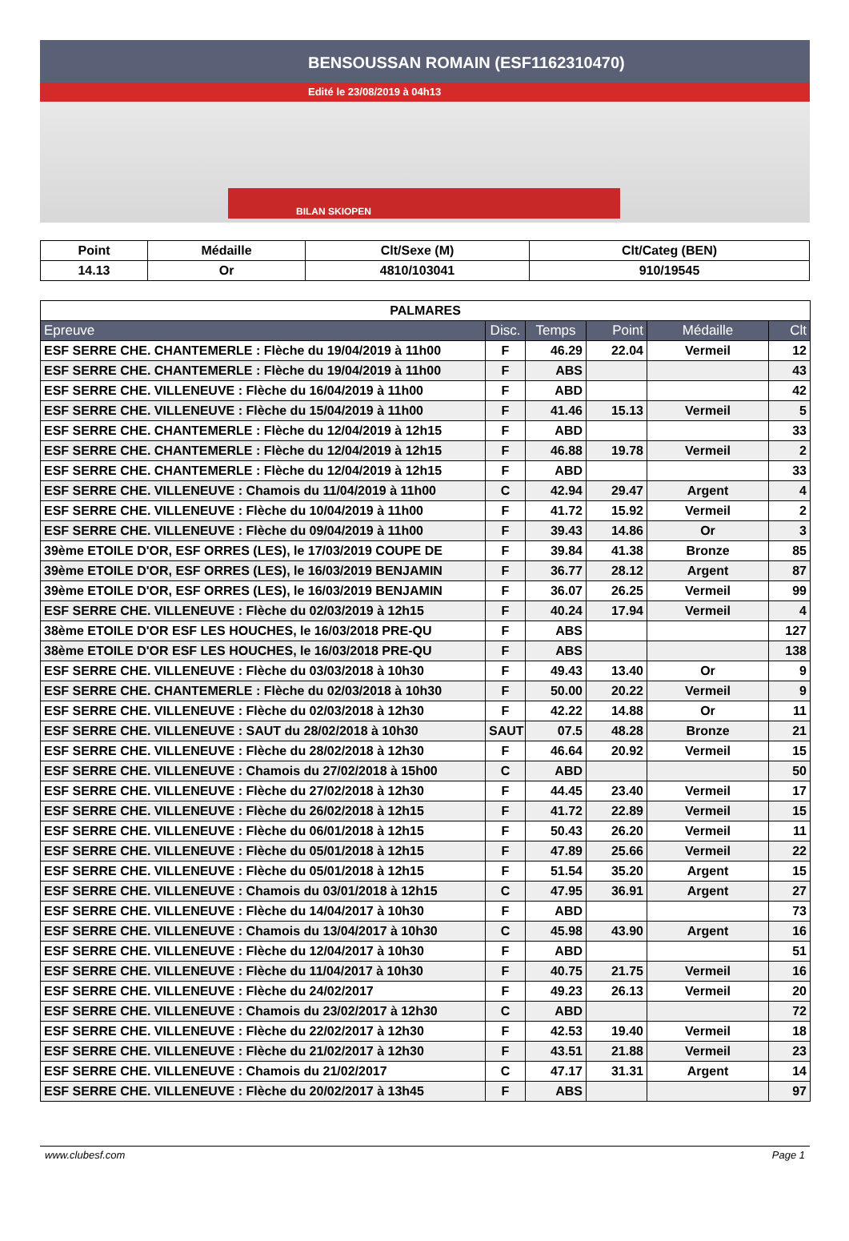BENSOUSSAN ROMAIN (ESF1162310470)
Edité le 23/08/2019 à 04h13
BILAN SKIOPEN
| Point | Médaille | Clt/Sexe (M) | Clt/Categ (BEN) |
| --- | --- | --- | --- |
| 14.13 | Or | 4810/103041 | 910/19545 |
| PALMARES | | | | | |
| --- | --- | --- | --- | --- | --- |
| Epreuve | Disc. | Temps | Point | Médaille | Clt |
| ESF SERRE CHE. CHANTEMERLE : Flèche du 19/04/2019 à 11h00 | F | 46.29 | 22.04 | Vermeil | 12 |
| ESF SERRE CHE. CHANTEMERLE : Flèche du 19/04/2019 à 11h00 | F | ABS | | | 43 |
| ESF SERRE CHE. VILLENEUVE : Flèche du 16/04/2019 à 11h00 | F | ABD | | | 42 |
| ESF SERRE CHE. VILLENEUVE : Flèche du 15/04/2019 à 11h00 | F | 41.46 | 15.13 | Vermeil | 5 |
| ESF SERRE CHE. CHANTEMERLE : Flèche du 12/04/2019 à 12h15 | F | ABD | | | 33 |
| ESF SERRE CHE. CHANTEMERLE : Flèche du 12/04/2019 à 12h15 | F | 46.88 | 19.78 | Vermeil | 2 |
| ESF SERRE CHE. CHANTEMERLE : Flèche du 12/04/2019 à 12h15 | F | ABD | | | 33 |
| ESF SERRE CHE. VILLENEUVE : Chamois du 11/04/2019 à 11h00 | C | 42.94 | 29.47 | Argent | 4 |
| ESF SERRE CHE. VILLENEUVE : Flèche du 10/04/2019 à 11h00 | F | 41.72 | 15.92 | Vermeil | 2 |
| ESF SERRE CHE. VILLENEUVE : Flèche du 09/04/2019 à 11h00 | F | 39.43 | 14.86 | Or | 3 |
| 39ème ETOILE D'OR, ESF ORRES (LES), le 17/03/2019 COUPE DE | F | 39.84 | 41.38 | Bronze | 85 |
| 39ème ETOILE D'OR, ESF ORRES (LES), le 16/03/2019 BENJAMIN | F | 36.77 | 28.12 | Argent | 87 |
| 39ème ETOILE D'OR, ESF ORRES (LES), le 16/03/2019 BENJAMIN | F | 36.07 | 26.25 | Vermeil | 99 |
| ESF SERRE CHE. VILLENEUVE : Flèche du 02/03/2019 à 12h15 | F | 40.24 | 17.94 | Vermeil | 4 |
| 38ème ETOILE D'OR ESF LES HOUCHES, le 16/03/2018 PRE-QU | F | ABS | | | 127 |
| 38ème ETOILE D'OR ESF LES HOUCHES, le 16/03/2018 PRE-QU | F | ABS | | | 138 |
| ESF SERRE CHE. VILLENEUVE : Flèche du 03/03/2018 à 10h30 | F | 49.43 | 13.40 | Or | 9 |
| ESF SERRE CHE. CHANTEMERLE : Flèche du 02/03/2018 à 10h30 | F | 50.00 | 20.22 | Vermeil | 9 |
| ESF SERRE CHE. VILLENEUVE : Flèche du 02/03/2018 à 12h30 | F | 42.22 | 14.88 | Or | 11 |
| ESF SERRE CHE. VILLENEUVE : SAUT du 28/02/2018 à 10h30 | SAUT | 07.5 | 48.28 | Bronze | 21 |
| ESF SERRE CHE. VILLENEUVE : Flèche du 28/02/2018 à 12h30 | F | 46.64 | 20.92 | Vermeil | 15 |
| ESF SERRE CHE. VILLENEUVE : Chamois du 27/02/2018 à 15h00 | C | ABD | | | 50 |
| ESF SERRE CHE. VILLENEUVE : Flèche du 27/02/2018 à 12h30 | F | 44.45 | 23.40 | Vermeil | 17 |
| ESF SERRE CHE. VILLENEUVE : Flèche du 26/02/2018 à 12h15 | F | 41.72 | 22.89 | Vermeil | 15 |
| ESF SERRE CHE. VILLENEUVE : Flèche du 06/01/2018 à 12h15 | F | 50.43 | 26.20 | Vermeil | 11 |
| ESF SERRE CHE. VILLENEUVE : Flèche du 05/01/2018 à 12h15 | F | 47.89 | 25.66 | Vermeil | 22 |
| ESF SERRE CHE. VILLENEUVE : Flèche du 05/01/2018 à 12h15 | F | 51.54 | 35.20 | Argent | 15 |
| ESF SERRE CHE. VILLENEUVE : Chamois du 03/01/2018 à 12h15 | C | 47.95 | 36.91 | Argent | 27 |
| ESF SERRE CHE. VILLENEUVE : Flèche du 14/04/2017 à 10h30 | F | ABD | | | 73 |
| ESF SERRE CHE. VILLENEUVE : Chamois du 13/04/2017 à 10h30 | C | 45.98 | 43.90 | Argent | 16 |
| ESF SERRE CHE. VILLENEUVE : Flèche du 12/04/2017 à 10h30 | F | ABD | | | 51 |
| ESF SERRE CHE. VILLENEUVE : Flèche du 11/04/2017 à 10h30 | F | 40.75 | 21.75 | Vermeil | 16 |
| ESF SERRE CHE. VILLENEUVE : Flèche du 24/02/2017 | F | 49.23 | 26.13 | Vermeil | 20 |
| ESF SERRE CHE. VILLENEUVE : Chamois du 23/02/2017 à 12h30 | C | ABD | | | 72 |
| ESF SERRE CHE. VILLENEUVE : Flèche du 22/02/2017 à 12h30 | F | 42.53 | 19.40 | Vermeil | 18 |
| ESF SERRE CHE. VILLENEUVE : Flèche du 21/02/2017 à 12h30 | F | 43.51 | 21.88 | Vermeil | 23 |
| ESF SERRE CHE. VILLENEUVE : Chamois du 21/02/2017 | C | 47.17 | 31.31 | Argent | 14 |
| ESF SERRE CHE. VILLENEUVE : Flèche du 20/02/2017 à 13h45 | F | ABS | | | 97 |
www.clubesf.com Page 1